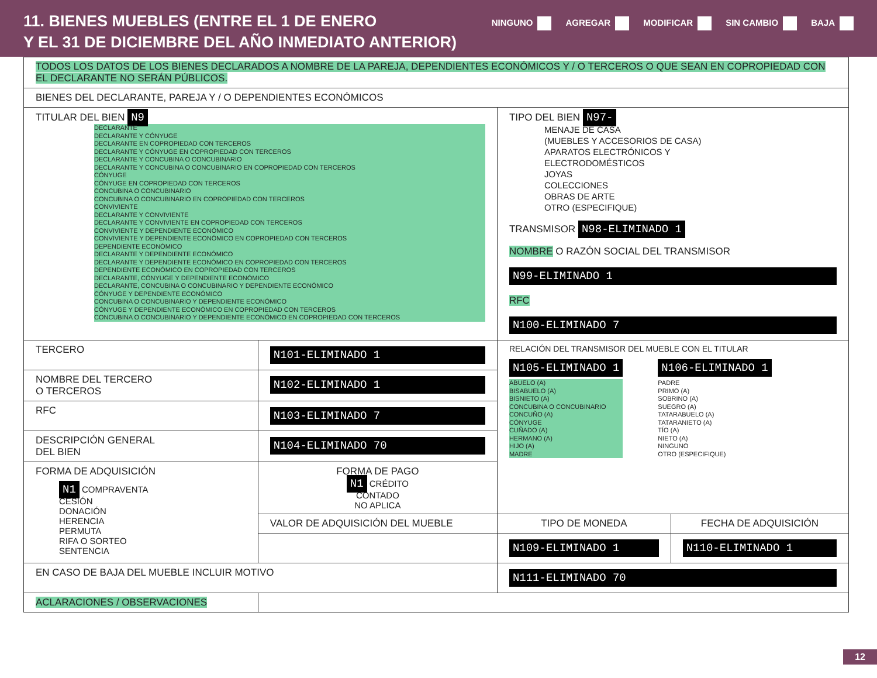11. BIENES MUEBLES (ENTRE EL 1 DE ENERO
Y EL 31 DE DICIEMBRE DEL AÑO INMEDIATO ANTERIOR)
NINGUNO AGREGAR MODIFICAR SIN CAMBIO BAJA
| TODOS LOS DATOS DE LOS BIENES DECLARADOS A NOMBRE DE LA PAREJA, DEPENDIENTES ECONÓMICOS Y / O TERCEROS O QUE SEAN EN COPROPIEDAD CON EL DECLARANTE NO SERÁN PÚBLICOS. | | | |
| BIENES DEL DECLARANTE, PAREJA Y / O DEPENDIENTES ECONÓMICOS | | | |
| TITULAR DEL BIEN N9 DECLARANTE DECLARANTE Y CÓNYUGE DECLARANTE EN COPROPIEDAD CON TERCEROS DECLARANTE Y CÓNYUGE EN COPROPIEDAD CON TERCEROS DECLARANTE Y CONCUBINA O CONCUBINARIO DECLARANTE Y CONCUBINA O CONCUBINARIO EN COPROPIEDAD CON TERCEROS CÓNYUGE CÓNYUGE EN COPROPIEDAD CON TERCEROS CONCUBINA O CONCUBINARIO CONCUBINA O CONCUBINARIO EN COPROPIEDAD CON TERCEROS CONVIVIENTE DECLARANTE Y CONVIVIENTE DECLARANTE Y CONVIVIENTE EN COPROPIEDAD CON TERCEROS CONVIVIENTE Y DEPENDIENTE ECONÓMICO CONVIVIENTE Y DEPENDIENTE ECONÓMICO EN COPROPIEDAD CON TERCEROS DEPENDIENTE ECONÓMICO DECLARANTE Y DEPENDIENTE ECONÓMICO DECLARANTE Y DEPENDIENTE ECONÓMICO EN COPROPIEDAD CON TERCEROS DEPENDIENTE ECONÓMICO EN COPROPIEDAD CON TERCEROS DECLARANTE, CÓNYUGE Y DEPENDIENTE ECONÓMICO DECLARANTE, CONCUBINA O CONCUBINARIO Y DEPENDIENTE ECONÓMICO CÓNYUGE Y DEPENDIENTE ECONÓMICO CONCUBINA O CONCUBINARIO Y DEPENDIENTE ECONÓMICO CÓNYUGE Y DEPENDIENTE ECONÓMICO EN COPROPIEDAD CON TERCEROS CONCUBINA O CONCUBINARIO Y DEPENDIENTE ECONÓMICO EN COPROPIEDAD CON TERCEROS | | TIPO DEL BIEN N97- MENAJE DE CASA (MUEBLES Y ACCESORIOS DE CASA) APARATOS ELECTRÓNICOS Y ELECTRODOMÉSTICOS JOYAS COLECCIONES OBRAS DE ARTE OTRO (ESPECIFIQUE) TRANSMISOR N98-ELIMINADO 1 NOMBRE O RAZÓN SOCIAL DEL TRANSMISOR N99-ELIMINADO 1 RFC N100-ELIMINADO 7 | |
| TERCERO | N101-ELIMINADO 1 | RELACIÓN DEL TRANSMISOR DEL MUEBLE CON EL TITULAR N105-ELIMINADO 1 ABUELO (A) BISABUELO (A) BISNIETO (A) CONCUBINA O CONCUBINARIO CONCUÑO (A) CÓNYUGE CUÑADO (A) HERMANO (A) HIJO (A) MADRE N106-ELIMINADO 1 PADRE PRIMO (A) SOBRINO (A) SUEGRO (A) TATARABUELO (A) TATARANIETO (A) TÍO (A) NIETO (A) NINGUNO OTRO (ESPECIFIQUE) | |
| NOMBRE DEL TERCERO O TERCEROS | N102-ELIMINADO 1 | | |
| RFC | N103-ELIMINADO 7 | | |
| DESCRIPCIÓN GENERAL DEL BIEN | N104-ELIMINADO 70 | | |
| FORMA DE ADQUISICIÓN N1 COMPRAVENTA CESIÓN DONACIÓN HERENCIA PERMUTA RIFA O SORTEO SENTENCIA | FORMA DE PAGO N1 CRÉDITO CONTADO NO APLICA | | |
| | VALOR DE ADQUISICIÓN DEL MUEBLE | TIPO DE MONEDA | FECHA DE ADQUISICIÓN |
| | | N109-ELIMINADO 1 | N110-ELIMINADO 1 |
| EN CASO DE BAJA DEL MUEBLE INCLUIR MOTIVO | | N111-ELIMINADO 70 | |
| ACLARACIONES / OBSERVACIONES | | | |
12